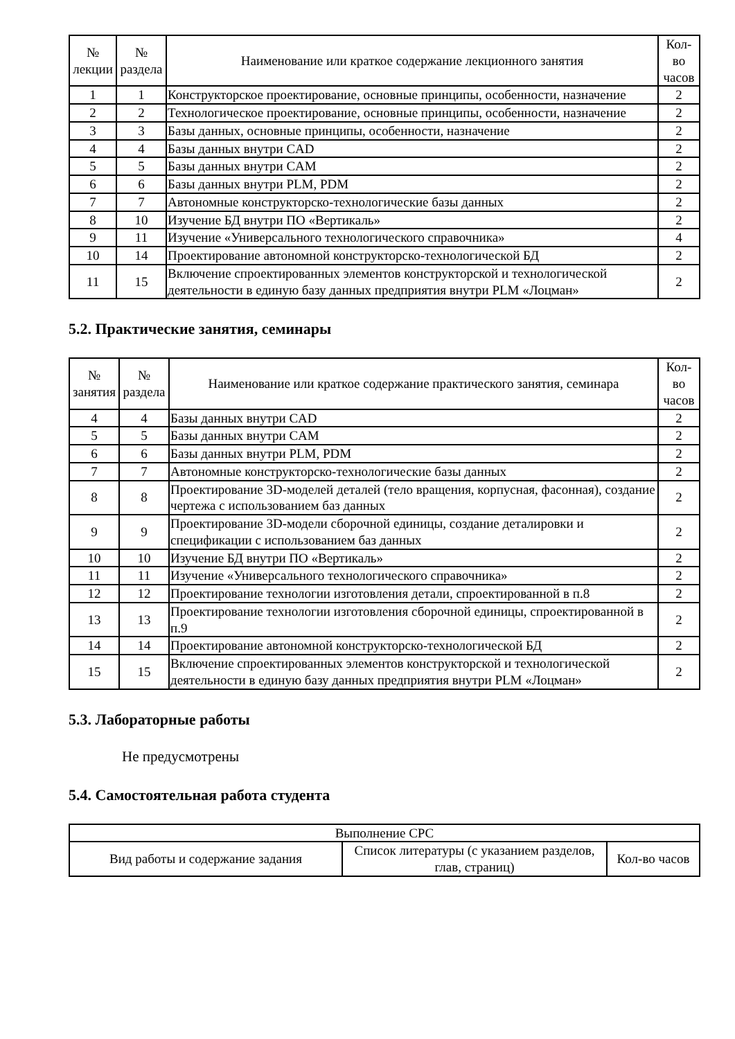| № лекции | № раздела | Наименование или краткое содержание лекционного занятия | Кол- во часов |
| --- | --- | --- | --- |
| 1 | 1 | Конструкторское проектирование, основные принципы, особенности, назначение | 2 |
| 2 | 2 | Технологическое проектирование, основные принципы, особенности, назначение | 2 |
| 3 | 3 | Базы данных, основные принципы, особенности, назначение | 2 |
| 4 | 4 | Базы данных внутри CAD | 2 |
| 5 | 5 | Базы данных внутри CAM | 2 |
| 6 | 6 | Базы данных внутри PLM, PDM | 2 |
| 7 | 7 | Автономные конструкторско-технологические базы данных | 2 |
| 8 | 10 | Изучение БД внутри ПО «Вертикаль» | 2 |
| 9 | 11 | Изучение «Универсального технологического справочника» | 4 |
| 10 | 14 | Проектирование автономной конструкторско-технологической БД | 2 |
| 11 | 15 | Включение спроектированных элементов конструкторской и технологической деятельности в единую базу данных предприятия внутри PLM «Лоцман» | 2 |
5.2. Практические занятия, семинары
| № занятия | № раздела | Наименование или краткое содержание практического занятия, семинара | Кол- во часов |
| --- | --- | --- | --- |
| 4 | 4 | Базы данных внутри CAD | 2 |
| 5 | 5 | Базы данных внутри CAM | 2 |
| 6 | 6 | Базы данных внутри PLM, PDM | 2 |
| 7 | 7 | Автономные конструкторско-технологические базы данных | 2 |
| 8 | 8 | Проектирование 3D-моделей деталей (тело вращения, корпусная, фасонная), создание чертежа с использованием баз данных | 2 |
| 9 | 9 | Проектирование 3D-модели сборочной единицы, создание деталировки и спецификации с использованием баз данных | 2 |
| 10 | 10 | Изучение БД внутри ПО «Вертикаль» | 2 |
| 11 | 11 | Изучение «Универсального технологического справочника» | 2 |
| 12 | 12 | Проектирование технологии изготовления детали, спроектированной в п.8 | 2 |
| 13 | 13 | Проектирование технологии изготовления сборочной единицы, спроектированной в п.9 | 2 |
| 14 | 14 | Проектирование автономной конструкторско-технологической БД | 2 |
| 15 | 15 | Включение спроектированных элементов конструкторской и технологической деятельности в единую базу данных предприятия внутри PLM «Лоцман» | 2 |
5.3. Лабораторные работы
Не предусмотрены
5.4. Самостоятельная работа студента
| Выполнение СРС | | |
| --- | --- | --- |
| Вид работы и содержание задания | Список литературы (с указанием разделов, глав, страниц) | Кол-во часов |